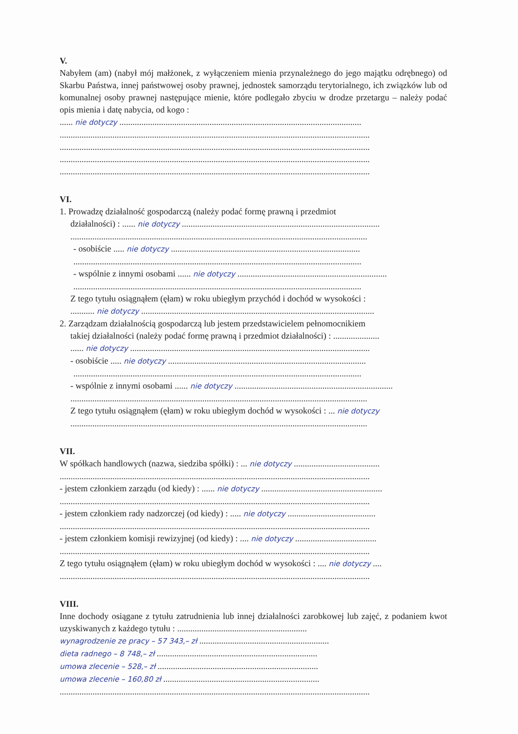V.
Nabyłem (am) (nabył mój małżonek, z wyłączeniem mienia przynależnego do jego majątku odrębnego) od Skarbu Państwa, innej państwowej osoby prawnej, jednostek samorządu terytorialnego, ich związków lub od komunalnej osoby prawnej następujące mienie, które podlegało zbyciu w drodze przetargu – należy podać opis mienia i datę nabycia, od kogo :
...... nie dotyczy ..............................................................................................................
.............................................................................................................................................
.............................................................................................................................................
.............................................................................................................................................
.............................................................................................................................................
VI.
1. Prowadzę działalność gospodarczą (należy podać formę prawną i przedmiot
działalności) : ...... nie dotyczy ..........................................................................................
.......................................................................................................................................
- osobiście ..... nie dotyczy ......................................................................................
...................................................................................................................................
- wspólnie z innymi osobami ...... nie dotyczy ....................................................................
...................................................................................................................................
Z tego tytułu osiągnąłem (ęłam) w roku ubiegłym przychód i dochód w wysokości :
........... nie dotyczy ..........................................................................................................
2. Zarządzam działalnością gospodarczą lub jestem przedstawicielem pełnomocnikiem
takiej działalności (należy podać formę prawną i przedmiot działalności) : .....................
...... nie dotyczy .............................................................................................................
- osobiście ..... nie dotyczy ..........................................................................................
...................................................................................................................................
- wspólnie z innymi osobami ...... nie dotyczy ........................................................................
.......................................................................................................................................
Z tego tytułu osiągnąłem (ęłam) w roku ubiegłym dochód w wysokości : ... nie dotyczy
.......................................................................................................................................
VII.
W spółkach handlowych (nazwa, siedziba spółki) : ... nie dotyczy .......................................
.............................................................................................................................................
- jestem członkiem zarządu (od kiedy) : ...... nie dotyczy .......................................................
.............................................................................................................................................
- jestem członkiem rady nadzorczej (od kiedy) : ..... nie dotyczy ........................................
.............................................................................................................................................
- jestem członkiem komisji rewizyjnej (od kiedy) : .... nie dotyczy .....................................
.............................................................................................................................................
Z tego tytułu osiągnąłem (ęłam) w roku ubiegłym dochód w wysokości : .... nie dotyczy ....
.............................................................................................................................................
VIII.
Inne dochody osiągane z tytułu zatrudnienia lub innej działalności zarobkowej lub zajęć, z podaniem kwot uzyskiwanych z każdego tytułu : ...........................................................
wynagrodzenie ze pracy – 57 343,– zł ...........................................................
dieta radnego – 8 748,– zł .........................................................................
umowa zlecenie – 528,– zł .........................................................................
umowa zlecenie – 160,80 zł .......................................................................
.............................................................................................................................................